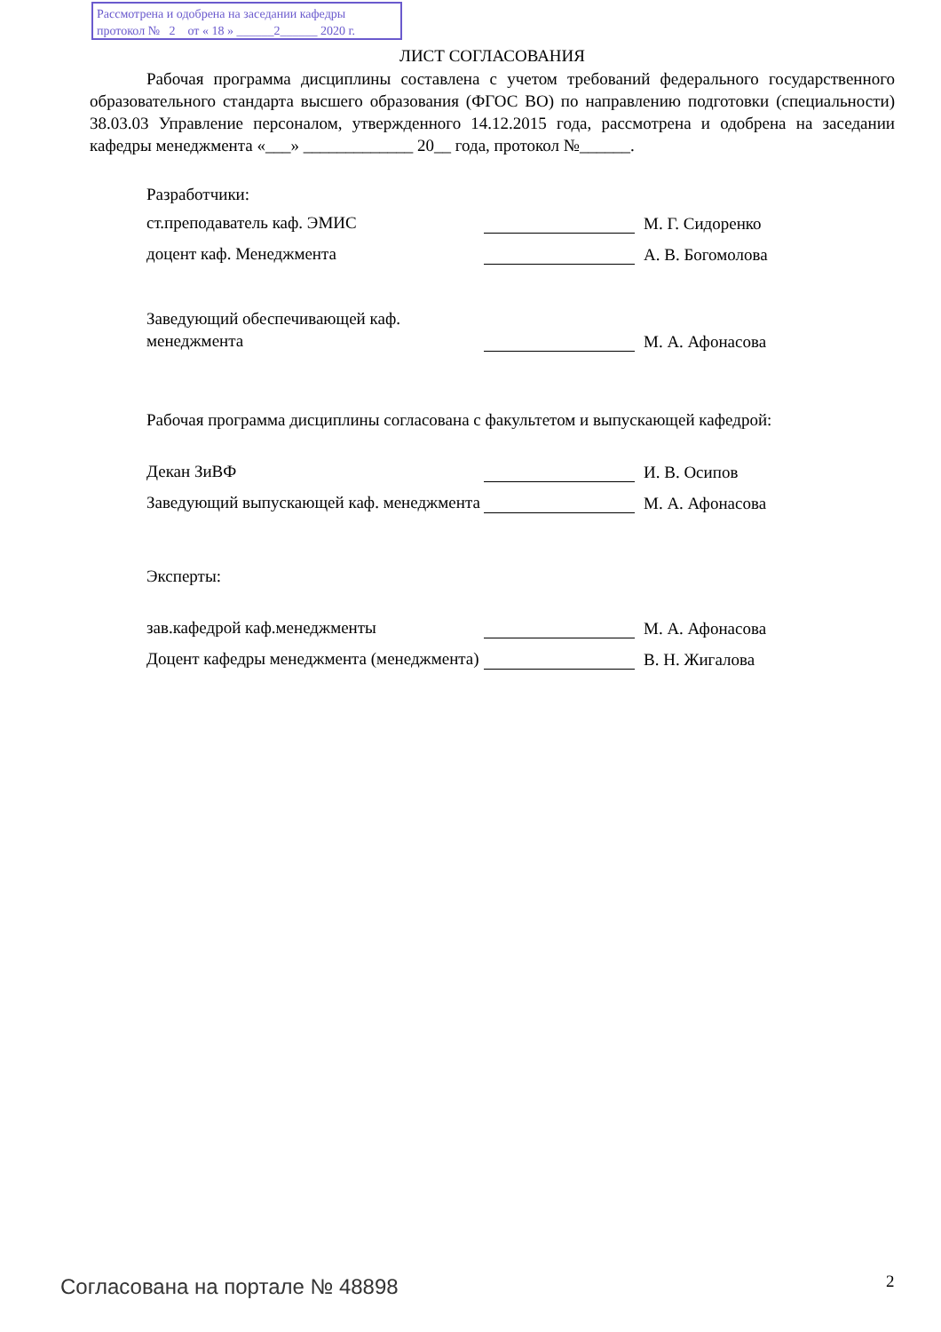Рассмотрена и одобрена на заседании кафедры
протокол № 2 от « 18 » ______2______ 2020 г.
ЛИСТ СОГЛАСОВАНИЯ
Рабочая программа дисциплины составлена с учетом требований федерального государственного образовательного стандарта высшего образования (ФГОС ВО) по направлению подготовки (специальности) 38.03.03 Управление персоналом, утвержденного 14.12.2015 года, рассмотрена и одобрена на заседании кафедры менеджмента «___» _____________ 20__ года, протокол №______.
Разработчики:
ст.преподаватель каф. ЭМИС
М. Г. Сидоренко
доцент каф. Менеджмента
А. В. Богомолова
Заведующий обеспечивающей каф. менеджмента
М. А. Афонасова
Рабочая программа дисциплины согласована с факультетом и выпускающей кафедрой:
Декан ЗиВФ
И. В. Осипов
Заведующий выпускающей каф. менеджмента
М. А. Афонасова
Эксперты:
зав.кафедрой каф.менеджменты
М. А. Афонасова
Доцент кафедры менеджмента (менеджмента)
В. Н. Жигалова
Согласована на портале № 48898 2